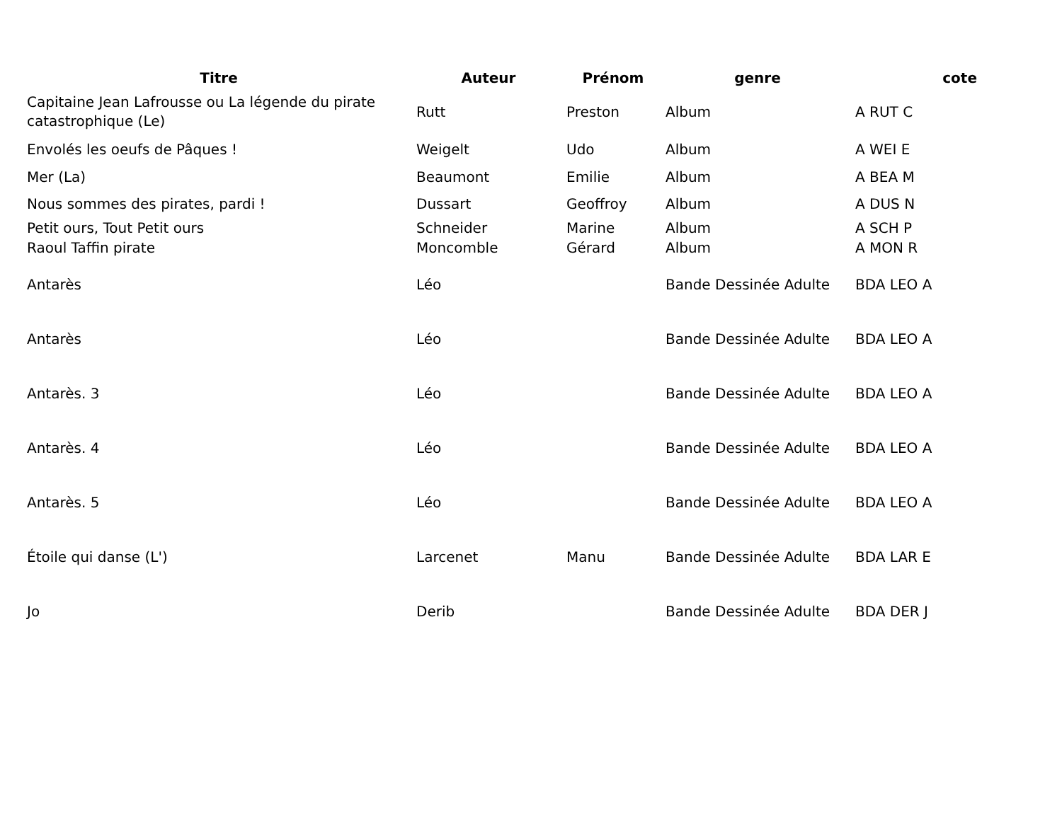| Titre | Auteur | Prénom | genre | cote |
| --- | --- | --- | --- | --- |
| Capitaine Jean Lafrousse ou La légende du pirate catastrophique (Le) | Rutt | Preston | Album | A RUT C |
| Envolés les oeufs de Pâques ! | Weigelt | Udo | Album | A WEI E |
| Mer (La) | Beaumont | Emilie | Album | A BEA M |
| Nous sommes des pirates, pardi ! | Dussart | Geoffroy | Album | A DUS N |
| Petit ours, Tout Petit ours | Schneider | Marine | Album | A SCH P |
| Raoul Taffin pirate | Moncomble | Gérard | Album | A MON R |
| Antarès | Léo | | Bande Dessinée Adulte | BDA LEO A |
| Antarès | Léo | | Bande Dessinée Adulte | BDA LEO A |
| Antarès. 3 | Léo | | Bande Dessinée Adulte | BDA LEO A |
| Antarès. 4 | Léo | | Bande Dessinée Adulte | BDA LEO A |
| Antarès. 5 | Léo | | Bande Dessinée Adulte | BDA LEO A |
| Étoile qui danse (L') | Larcenet | Manu | Bande Dessinée Adulte | BDA LAR E |
| Jo | Derib | | Bande Dessinée Adulte | BDA DER J |